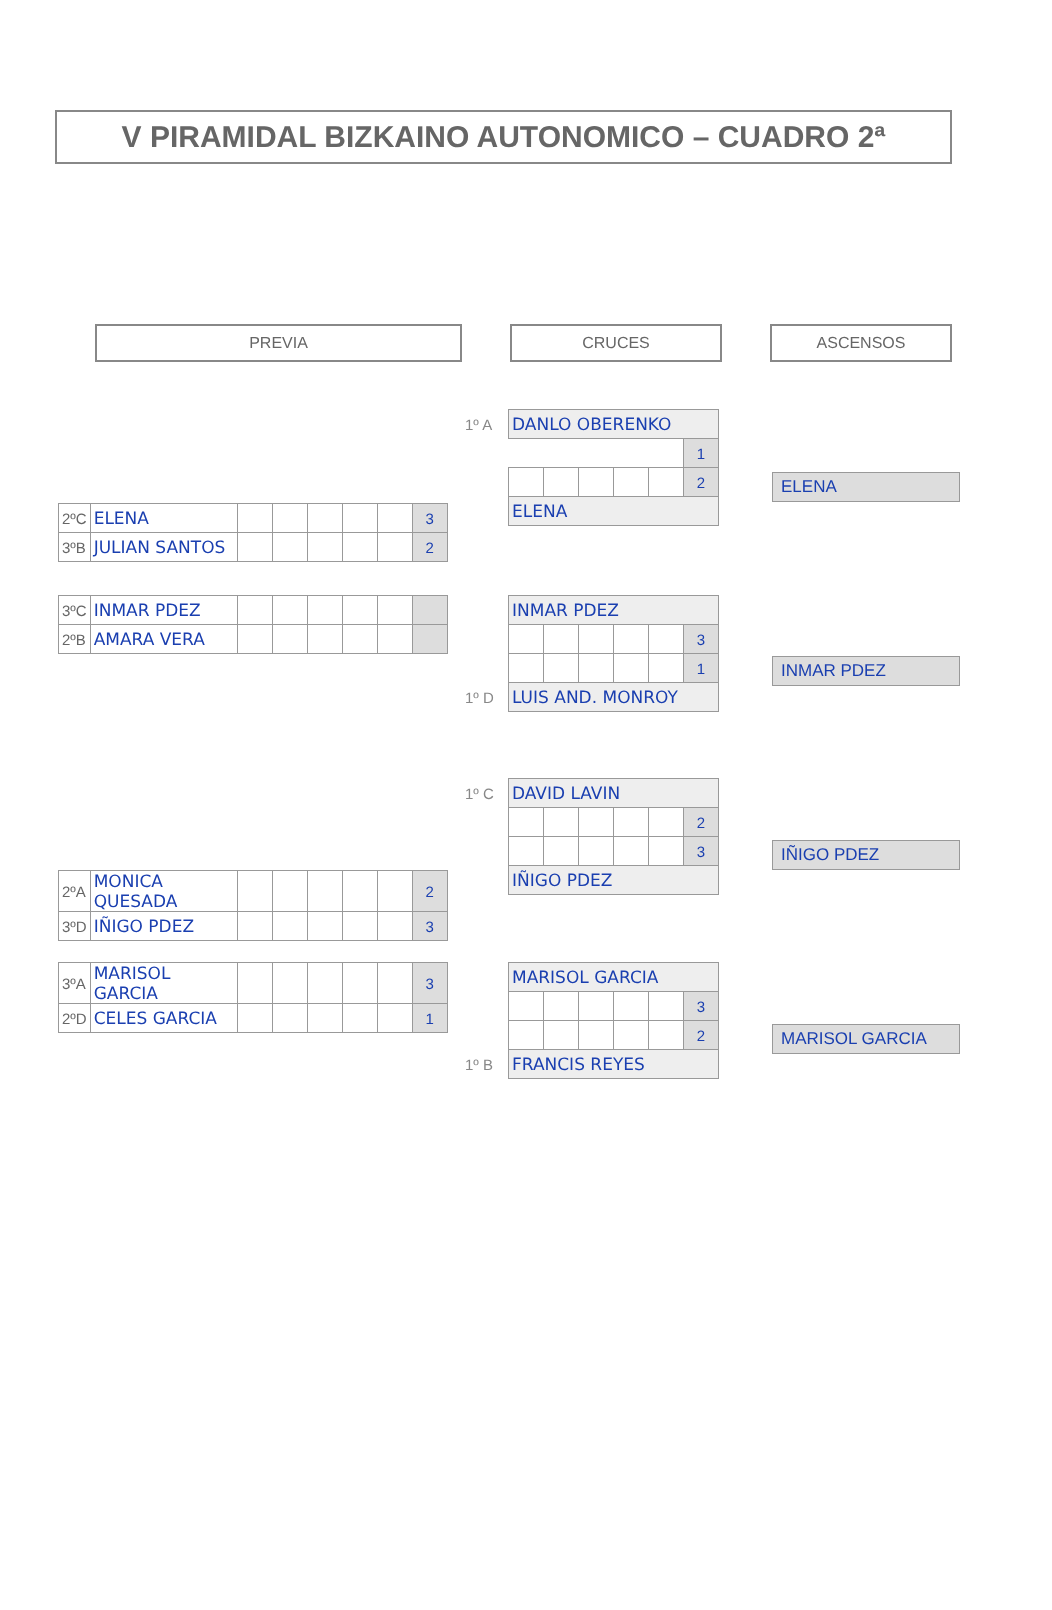V PIRAMIDAL BIZKAINO AUTONOMICO – CUADRO 2ª
PREVIA CRUCES ASCENSOS
| 2ºC | ELENA | | | | | | 3 |
| 3ºB | JULIAN SANTOS | | | | | | 2 |
| 3ºC | INMAR PDEZ | | | | | | |
| 2ºB | AMARA VERA | | | | | | |
| 2ºA | MONICA QUESADA | | | | | | 2 |
| 3ºD | IÑIGO PDEZ | | | | | | 3 |
| 3ºA | MARISOL GARCIA | | | | | | 3 |
| 2ºD | CELES GARCIA | | | | | | 1 |
| 1º A | DANLO OBERENKO | | | | | |
| | | | | | | 1 |
| | | | | | | 2 |
| | ELENA | | | | | |
| | INMAR PDEZ | | | | | |
| | | | | | | 3 |
| | | | | | | 1 |
| 1º D | LUIS AND. MONROY | | | | | |
| 1º C | DAVID LAVIN | | | | | |
| | | | | | | 2 |
| | | | | | | 3 |
| | IÑIGO PDEZ | | | | | |
| | MARISOL GARCIA | | | | | |
| | | | | | | 3 |
| | | | | | | 2 |
| 1º B | FRANCIS REYES | | | | | |
ELENA
INMAR PDEZ
IÑIGO PDEZ
MARISOL GARCIA